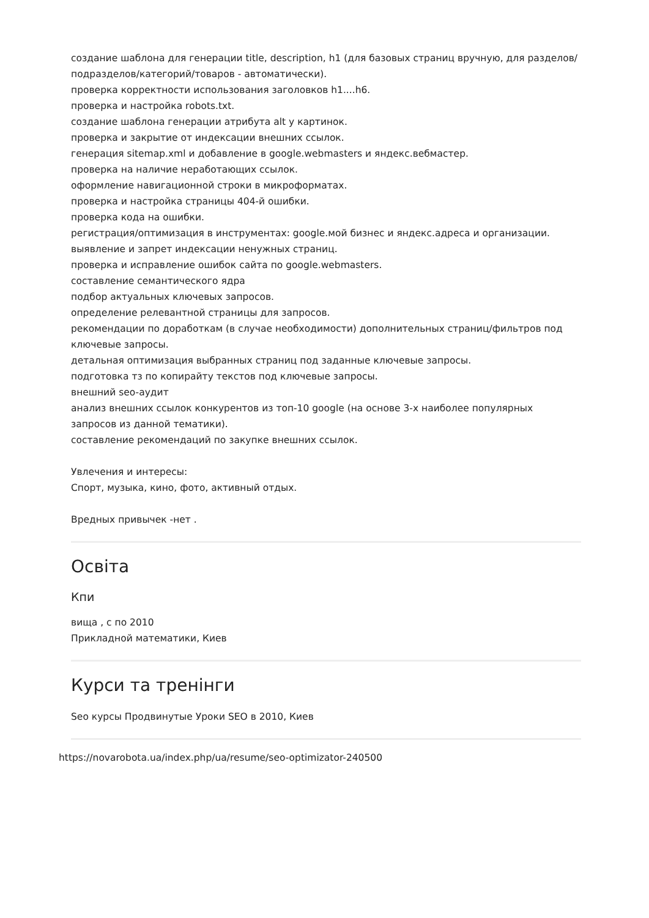создание шаблона для генерации title, description, h1 (для базовых страниц вручную, для разделов/подразделов/категорий/товаров - автоматически).
проверка корректности использования заголовков h1....h6.
проверка и настройка robots.txt.
создание шаблона генерации атрибута alt у картинок.
проверка и закрытие от индексации внешних ссылок.
генерация sitemap.xml и добавление в google.webmasters и яндекс.вебмастер.
проверка на наличие неработающих ссылок.
оформление навигационной строки в микроформатах.
проверка и настройка страницы 404-й ошибки.
проверка кода на ошибки.
регистрация/оптимизация в инструментах: google.мой бизнес и яндекс.адреса и организации.
выявление и запрет индексации ненужных страниц.
проверка и исправление ошибок сайта по google.webmasters.
составление семантического ядра
подбор актуальных ключевых запросов.
определение релевантной страницы для запросов.
рекомендации по доработкам (в случае необходимости) дополнительных страниц/фильтров под ключевые запросы.
детальная оптимизация выбранных страниц под заданные ключевые запросы.
подготовка тз по копирайту текстов под ключевые запросы.
внешний seo-аудит
анализ внешних ссылок конкурентов из топ-10 google (на основе 3-х наиболее популярных запросов из данной тематики).
составление рекомендаций по закупке внешних ссылок.
Увлечения и интересы:
Спорт, музыка, кино, фото, активный отдых.
Вредных привычек -нет .
Освіта
Кпи
вища , с по 2010
Прикладной математики, Киев
Курси та тренінги
Seo курсы Продвинутые Уроки SEO в 2010, Киев
https://novarobota.ua/index.php/ua/resume/seo-optimizator-240500